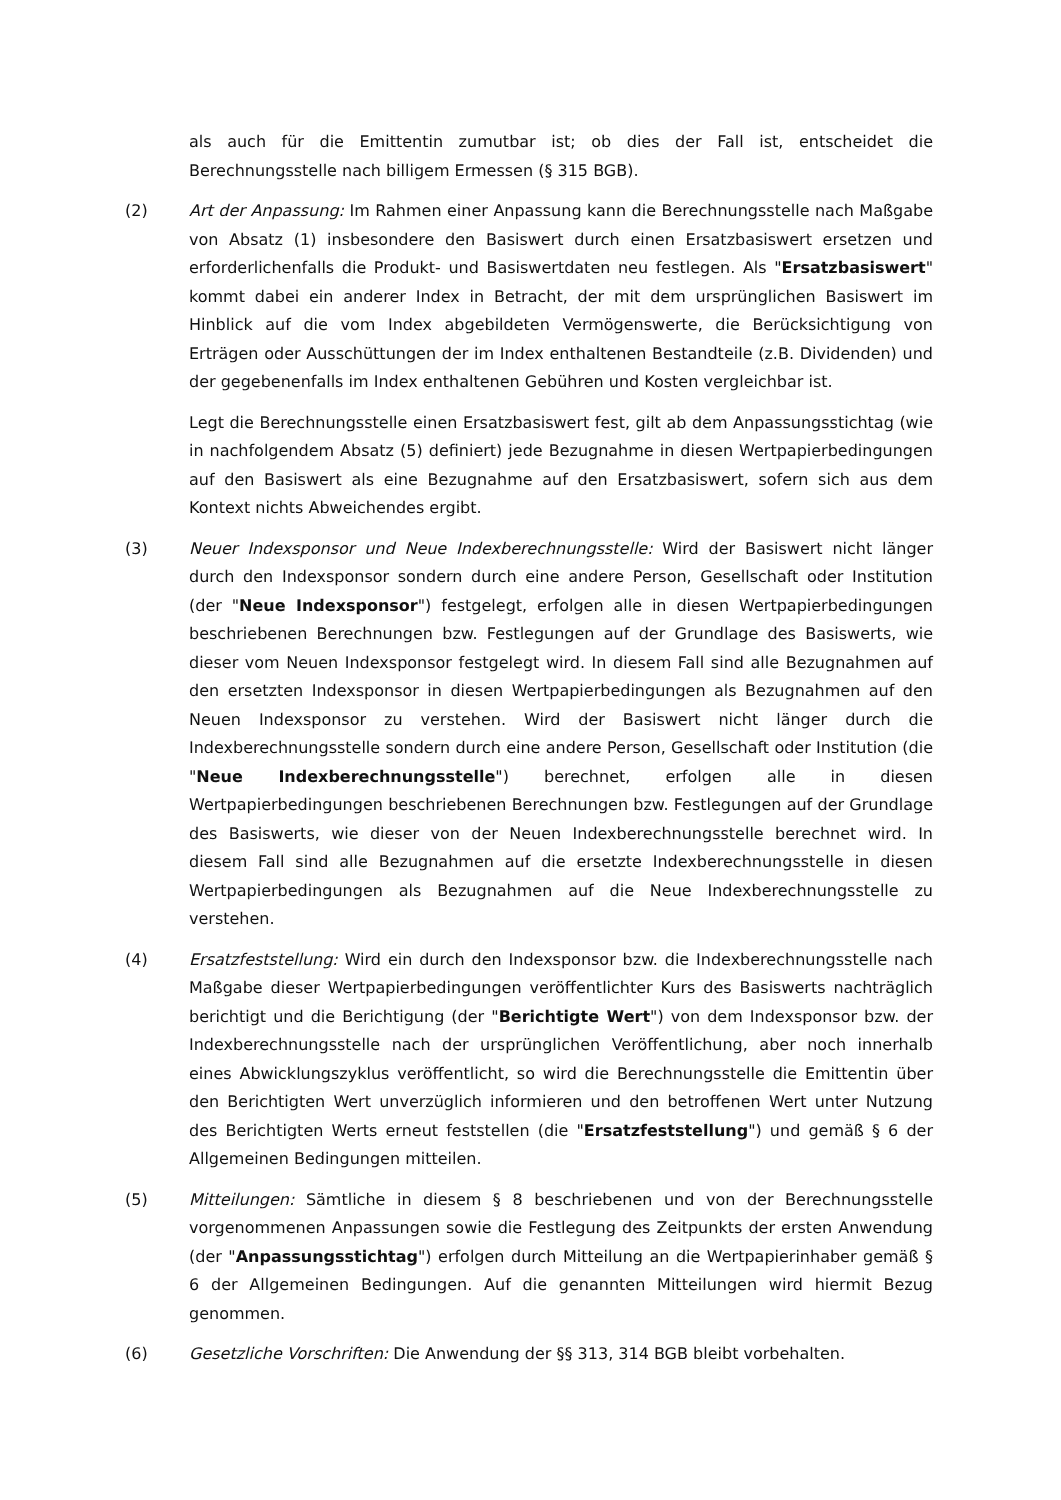als auch für die Emittentin zumutbar ist; ob dies der Fall ist, entscheidet die Berechnungsstelle nach billigem Ermessen (§ 315 BGB).
(2) Art der Anpassung: Im Rahmen einer Anpassung kann die Berechnungsstelle nach Maßgabe von Absatz (1) insbesondere den Basiswert durch einen Ersatzbasiswert ersetzen und erforderlichenfalls die Produkt- und Basiswertdaten neu festlegen. Als "Ersatzbasiswert" kommt dabei ein anderer Index in Betracht, der mit dem ursprünglichen Basiswert im Hinblick auf die vom Index abgebildeten Vermögenswerte, die Berücksichtigung von Erträgen oder Ausschüttungen der im Index enthaltenen Bestandteile (z.B. Dividenden) und der gegebenenfalls im Index enthaltenen Gebühren und Kosten vergleichbar ist.
Legt die Berechnungsstelle einen Ersatzbasiswert fest, gilt ab dem Anpassungsstichtag (wie in nachfolgendem Absatz (5) definiert) jede Bezugnahme in diesen Wertpapierbedingungen auf den Basiswert als eine Bezugnahme auf den Ersatzbasiswert, sofern sich aus dem Kontext nichts Abweichendes ergibt.
(3) Neuer Indexsponsor und Neue Indexberechnungsstelle: Wird der Basiswert nicht länger durch den Indexsponsor sondern durch eine andere Person, Gesellschaft oder Institution (der "Neue Indexsponsor") festgelegt, erfolgen alle in diesen Wertpapierbedingungen beschriebenen Berechnungen bzw. Festlegungen auf der Grundlage des Basiswerts, wie dieser vom Neuen Indexsponsor festgelegt wird. In diesem Fall sind alle Bezugnahmen auf den ersetzten Indexsponsor in diesen Wertpapierbedingungen als Bezugnahmen auf den Neuen Indexsponsor zu verstehen. Wird der Basiswert nicht länger durch die Indexberechnungsstelle sondern durch eine andere Person, Gesellschaft oder Institution (die "Neue Indexberechnungsstelle") berechnet, erfolgen alle in diesen Wertpapierbedingungen beschriebenen Berechnungen bzw. Festlegungen auf der Grundlage des Basiswerts, wie dieser von der Neuen Indexberechnungsstelle berechnet wird. In diesem Fall sind alle Bezugnahmen auf die ersetzte Indexberechnungsstelle in diesen Wertpapierbedingungen als Bezugnahmen auf die Neue Indexberechnungsstelle zu verstehen.
(4) Ersatzfeststellung: Wird ein durch den Indexsponsor bzw. die Indexberechnungsstelle nach Maßgabe dieser Wertpapierbedingungen veröffentlichter Kurs des Basiswerts nachträglich berichtigt und die Berichtigung (der "Berichtigte Wert") von dem Indexsponsor bzw. der Indexberechnungsstelle nach der ursprünglichen Veröffentlichung, aber noch innerhalb eines Abwicklungszyklus veröffentlicht, so wird die Berechnungsstelle die Emittentin über den Berichtigten Wert unverzüglich informieren und den betroffenen Wert unter Nutzung des Berichtigten Werts erneut feststellen (die "Ersatzfeststellung") und gemäß § 6 der Allgemeinen Bedingungen mitteilen.
(5) Mitteilungen: Sämtliche in diesem § 8 beschriebenen und von der Berechnungsstelle vorgenommenen Anpassungen sowie die Festlegung des Zeitpunkts der ersten Anwendung (der "Anpassungsstichtag") erfolgen durch Mitteilung an die Wertpapierinhaber gemäß § 6 der Allgemeinen Bedingungen. Auf die genannten Mitteilungen wird hiermit Bezug genommen.
(6) Gesetzliche Vorschriften: Die Anwendung der §§ 313, 314 BGB bleibt vorbehalten.